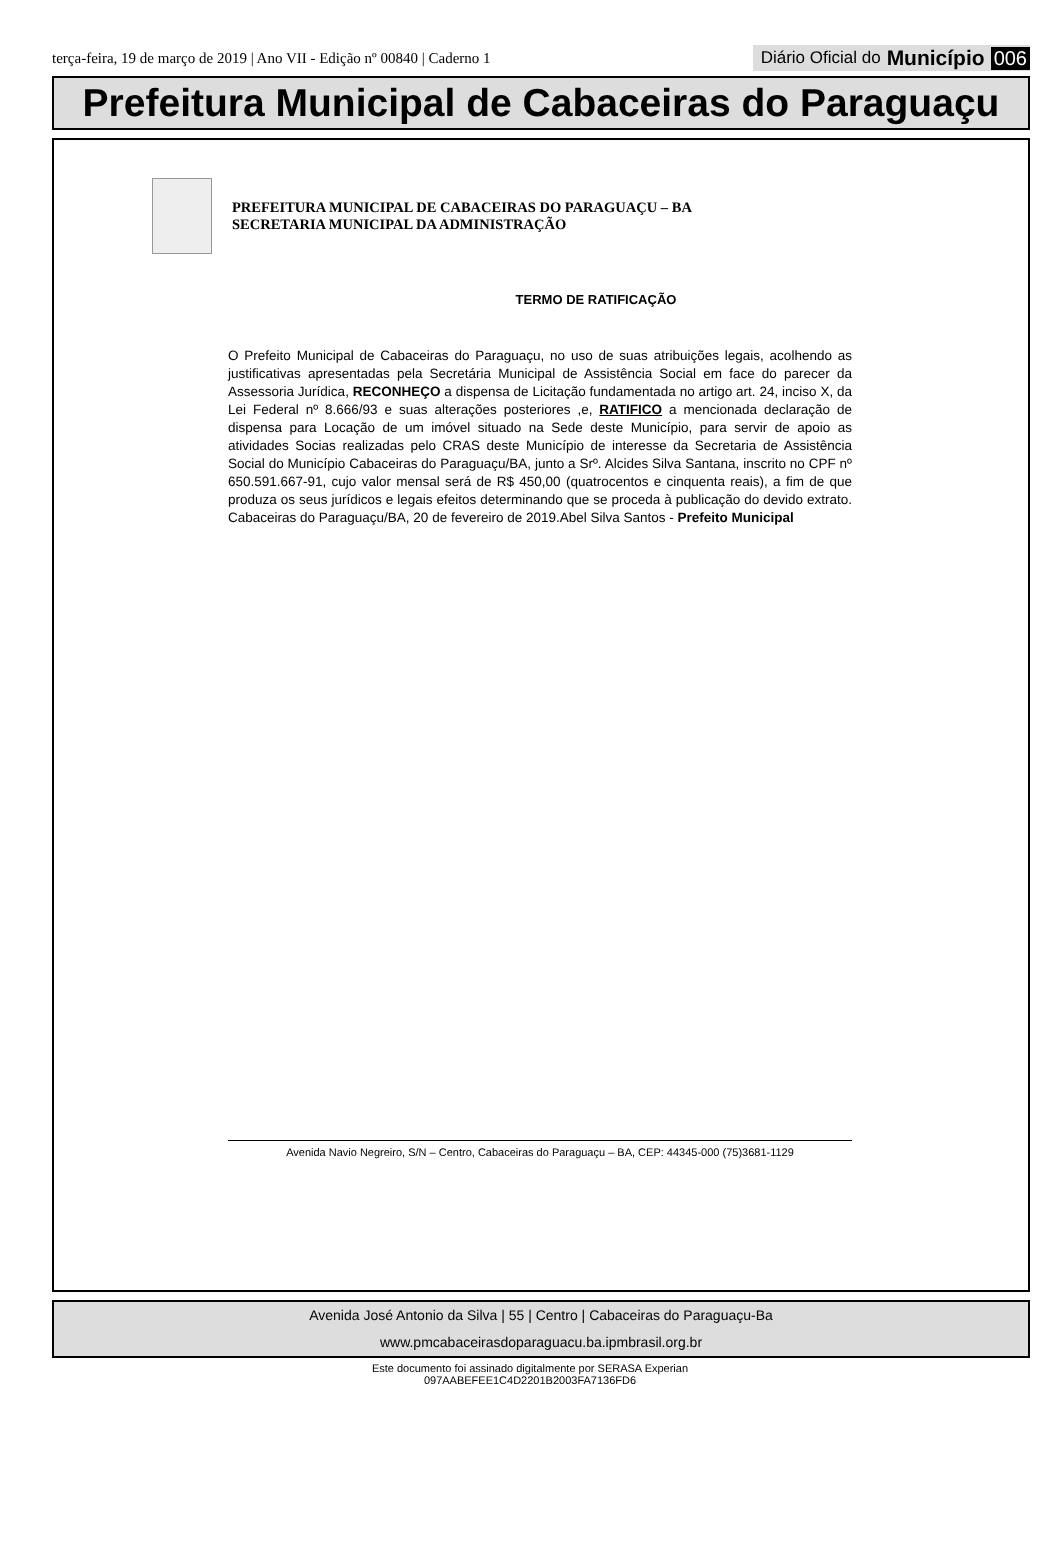terça-feira, 19 de março de 2019 | Ano VII - Edição nº 00840 | Caderno 1
Diário Oficial do Município 006
Prefeitura Municipal de Cabaceiras do Paraguaçu
PREFEITURA MUNICIPAL DE CABACEIRAS DO PARAGUAÇU – BA
SECRETARIA MUNICIPAL DA ADMINISTRAÇÃO
TERMO DE RATIFICAÇÃO
O Prefeito Municipal de Cabaceiras do Paraguaçu, no uso de suas atribuições legais, acolhendo as justificativas apresentadas pela Secretária Municipal de Assistência Social em face do parecer da Assessoria Jurídica, RECONHEÇO a dispensa de Licitação fundamentada no artigo art. 24, inciso X, da Lei Federal nº 8.666/93 e suas alterações posteriores ,e, RATIFICO a mencionada declaração de dispensa para Locação de um imóvel situado na Sede deste Município, para servir de apoio as atividades Socias realizadas pelo CRAS deste Município de interesse da Secretaria de Assistência Social do Município Cabaceiras do Paraguaçu/BA, junto a Srº. Alcides Silva Santana, inscrito no CPF nº 650.591.667-91, cujo valor mensal será de R$ 450,00 (quatrocentos e cinquenta reais), a fim de que produza os seus jurídicos e legais efeitos determinando que se proceda à publicação do devido extrato. Cabaceiras do Paraguaçu/BA, 20 de fevereiro de 2019.Abel Silva Santos - Prefeito Municipal
Avenida Navio Negreiro, S/N – Centro, Cabaceiras do Paraguaçu – BA, CEP: 44345-000 (75)3681-1129
Avenida José Antonio da Silva | 55 | Centro | Cabaceiras do Paraguaçu-Ba
www.pmcabaceirasdoparaguacu.ba.ipmbrasil.org.br
Este documento foi assinado digitalmente por SERASA Experian
097AABEFEE1C4D2201B2003FA7136FD6